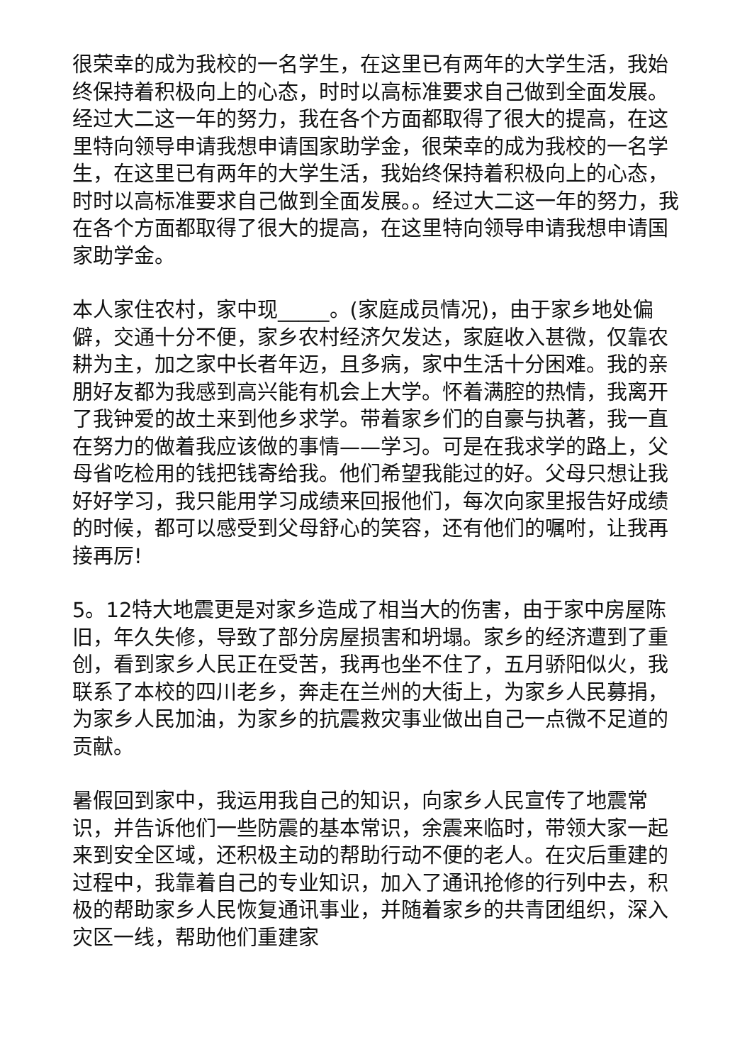很荣幸的成为我校的一名学生，在这里已有两年的大学生活，我始终保持着积极向上的心态，时时以高标准要求自己做到全面发展。经过大二这一年的努力，我在各个方面都取得了很大的提高，在这里特向领导申请我想申请国家助学金，很荣幸的成为我校的一名学生，在这里已有两年的大学生活，我始终保持着积极向上的心态，时时以高标准要求自己做到全面发展。。经过大二这一年的努力，我在各个方面都取得了很大的提高，在这里特向领导申请我想申请国家助学金。
本人家住农村，家中现_____。(家庭成员情况)，由于家乡地处偏僻，交通十分不便，家乡农村经济欠发达，家庭收入甚微，仅靠农耕为主，加之家中长者年迈，且多病，家中生活十分困难。我的亲朋好友都为我感到高兴能有机会上大学。怀着满腔的热情，我离开了我钟爱的故土来到他乡求学。带着家乡们的自豪与执著，我一直在努力的做着我应该做的事情——学习。可是在我求学的路上，父母省吃检用的钱把钱寄给我。他们希望我能过的好。父母只想让我好好学习，我只能用学习成绩来回报他们，每次向家里报告好成绩的时候，都可以感受到父母舒心的笑容，还有他们的嘱咐，让我再接再厉!
5。12特大地震更是对家乡造成了相当大的伤害，由于家中房屋陈旧，年久失修，导致了部分房屋损害和坍塌。家乡的经济遭到了重创，看到家乡人民正在受苦，我再也坐不住了，五月骄阳似火，我联系了本校的四川老乡，奔走在兰州的大街上，为家乡人民募捐，为家乡人民加油，为家乡的抗震救灾事业做出自己一点微不足道的贡献。
暑假回到家中，我运用我自己的知识，向家乡人民宣传了地震常识，并告诉他们一些防震的基本常识，余震来临时，带领大家一起来到安全区域，还积极主动的帮助行动不便的老人。在灾后重建的过程中，我靠着自己的专业知识，加入了通讯抢修的行列中去，积极的帮助家乡人民恢复通讯事业，并随着家乡的共青团组织，深入灾区一线，帮助他们重建家